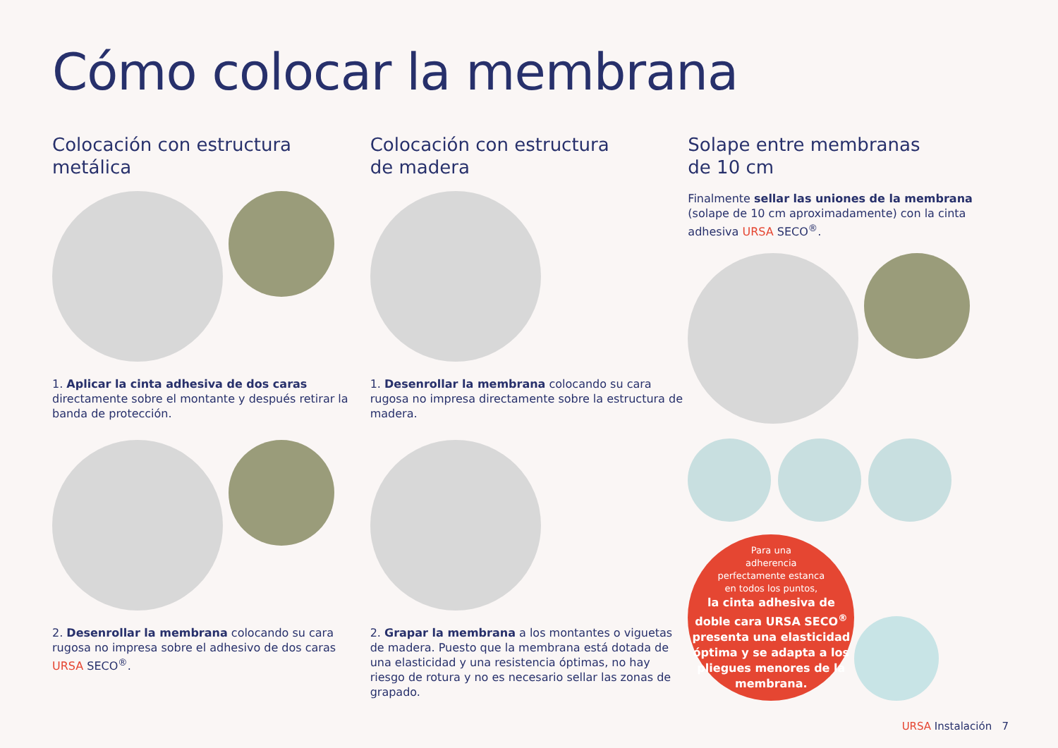Cómo colocar la membrana
Colocación con estructura
metálica
1. Aplicar la cinta adhesiva de dos caras directamente sobre el montante y después retirar la banda de protección.
2. Desenrollar la membrana colocando su cara rugosa no impresa sobre el adhesivo de dos caras URSA SECO<sup>®</sup>.
Colocación con estructura
de madera
1. Desenrollar la membrana colocando su cara rugosa no impresa directamente sobre la estructura de madera.
2. Grapar la membrana a los montantes o viguetas de madera. Puesto que la membrana está dotada de una elasticidad y una resistencia óptimas, no hay riesgo de rotura y no es necesario sellar las zonas de grapado.
Solape entre membranas
de 10 cm
Finalmente sellar las uniones de la membrana (solape de 10 cm aproximadamente) con la cinta adhesiva URSA SECO<sup>®</sup>.
Para una
adherencia
perfectamente estanca
en todos los puntos,
la cinta adhesiva de doble cara URSA SECO<sup>®</sup> presenta una elasticidad óptima y se adapta a los pliegues menores de la membrana.
URSA Instalación 7